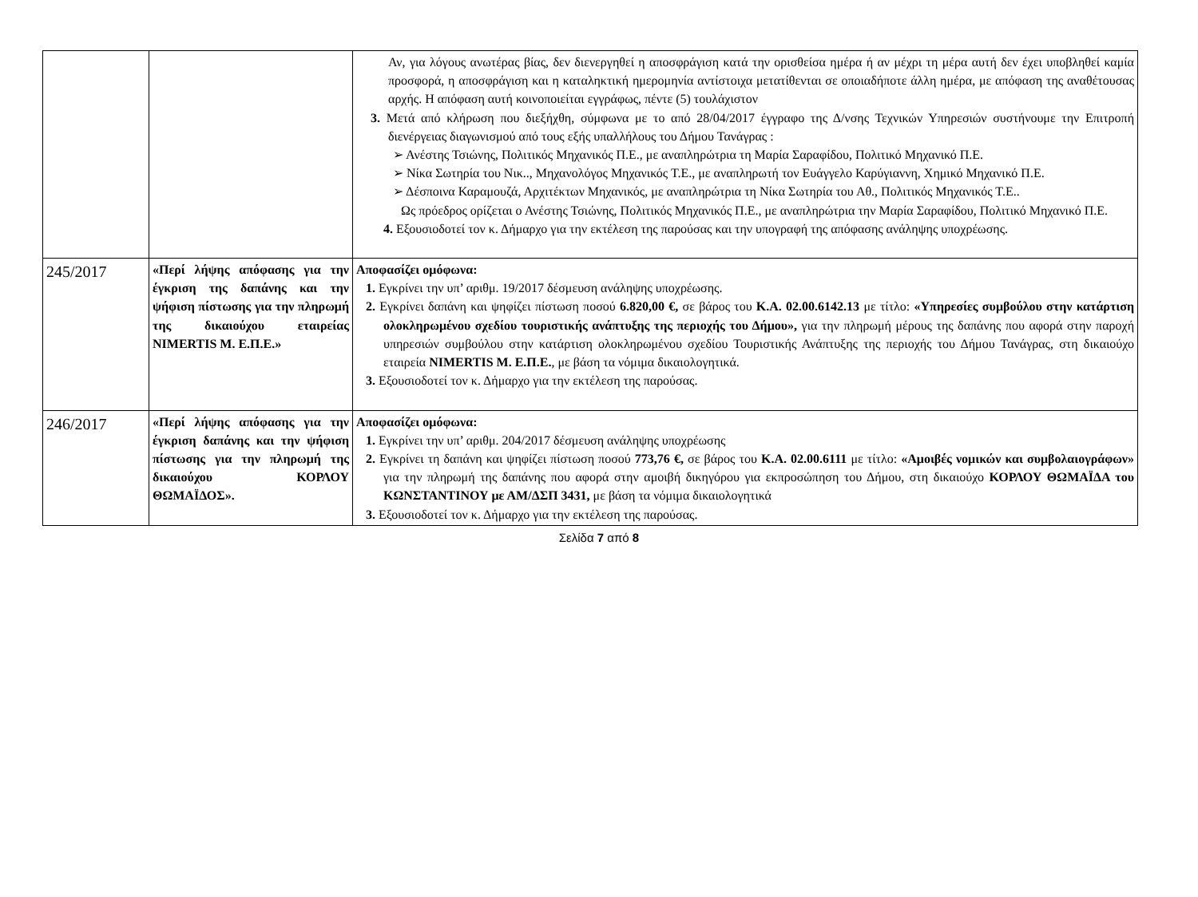| | | Αν, για λόγους ανωτέρας βίας, δεν διενεργηθεί η αποσφράγιση κατά την ορισθείσα ημέρα ή αν μέχρι τη μέρα αυτή δεν έχει υποβληθεί καμία προσφορά, η αποσφράγιση και η καταληκτική ημερομηνία αντίστοιχα μετατίθενται σε οποιαδήποτε άλλη ημέρα, με απόφαση της αναθέτουσας αρχής. Η απόφαση αυτή κοινοποιείται εγγράφως, πέντε (5) τουλάχιστον 3. Μετά από κλήρωση που διεξήχθη, σύμφωνα με το από 28/04/2017 έγγραφο της Δ/νσης Τεχνικών Υπηρεσιών συστήνουμε την Επιτροπή διενέργειας διαγωνισμού από τους εξής υπαλλήλους του Δήμου Τανάγρας : ➢ Ανέστης Τσιώνης, Πολιτικός Μηχανικός Π.Ε., με αναπληρώτρια τη Μαρία Σαραφίδου, Πολιτικό Μηχανικό Π.Ε. ➢ Νίκα Σωτηρία του Νικ.., Μηχανολόγος Μηχανικός Τ.Ε., με αναπληρωτή τον Ευάγγελο Καρύγιαννη, Χημικό Μηχανικό Π.Ε. ➢ Δέσποινα Καραμουζά, Αρχιτέκτων Μηχανικός, με αναπληρώτρια τη Νίκα Σωτηρία του Αθ., Πολιτικός Μηχανικός Τ.Ε.. Ως πρόεδρος ορίζεται ο Ανέστης Τσιώνης, Πολιτικός Μηχανικός Π.Ε., με αναπληρώτρια την Μαρία Σαραφίδου, Πολιτικό Μηχανικό Π.Ε. 4. Εξουσιοδοτεί τον κ. Δήμαρχο για την εκτέλεση της παρούσας και την υπογραφή της απόφασης ανάληψης υποχρέωσης. |
| 245/2017 | «Περί λήψης απόφασης για την έγκριση της δαπάνης και την ψήφιση πίστωσης για την πληρωμή της δικαιούχου εταιρείας NIMERTIS M. Ε.Π.Ε.» | Αποφασίζει ομόφωνα: 1. Εγκρίνει την υπ’ αριθμ. 19/2017 δέσμευση ανάληψης υποχρέωσης. 2. Εγκρίνει δαπάνη και ψηφίζει πίστωση ποσού 6.820,00 €, σε βάρος του Κ.Α. 02.00.6142.13 με τίτλο: «Υπηρεσίες συμβούλου στην κατάρτιση ολοκληρωμένου σχεδίου τουριστικής ανάπτυξης της περιοχής του Δήμου», για την πληρωμή μέρους της δαπάνης που αφορά στην παροχή υπηρεσιών συμβούλου στην κατάρτιση ολοκληρωμένου σχεδίου Τουριστικής Ανάπτυξης της περιοχής του Δήμου Τανάγρας, στη δικαιούχο εταιρεία NIMERTIS M. Ε.Π.Ε. , με βάση τα νόμιμα δικαιολογητικά. 3. Εξουσιοδοτεί τον κ. Δήμαρχο για την εκτέλεση της παρούσας. |
| 246/2017 | «Περί λήψης απόφασης για την έγκριση δαπάνης και την ψήφιση πίστωσης για την πληρωμή της δικαιούχου ΚΟΡΛΟΥ ΘΩΜΑΪΔΟΣ». | Αποφασίζει ομόφωνα: 1. Εγκρίνει την υπ’ αριθμ. 204/2017 δέσμευση ανάληψης υποχρέωσης 2. Εγκρίνει τη δαπάνη και ψηφίζει πίστωση ποσού 773,76 €, σε βάρος του Κ.Α. 02.00.6111 με τίτλο: «Αμοιβές νομικών και συμβολαιογράφων» για την πληρωμή της δαπάνης που αφορά στην αμοιβή δικηγόρου για εκπροσώπηση του Δήμου, στη δικαιούχο ΚΟΡΛΟΥ ΘΩΜΑΪΔΑ του ΚΩΝΣΤΑΝΤΙΝΟΥ με ΑΜ/ΔΣΠ 3431, με βάση τα νόμιμα δικαιολογητικά 3. Εξουσιοδοτεί τον κ. Δήμαρχο για την εκτέλεση της παρούσας. |
Σελίδα 7 από 8